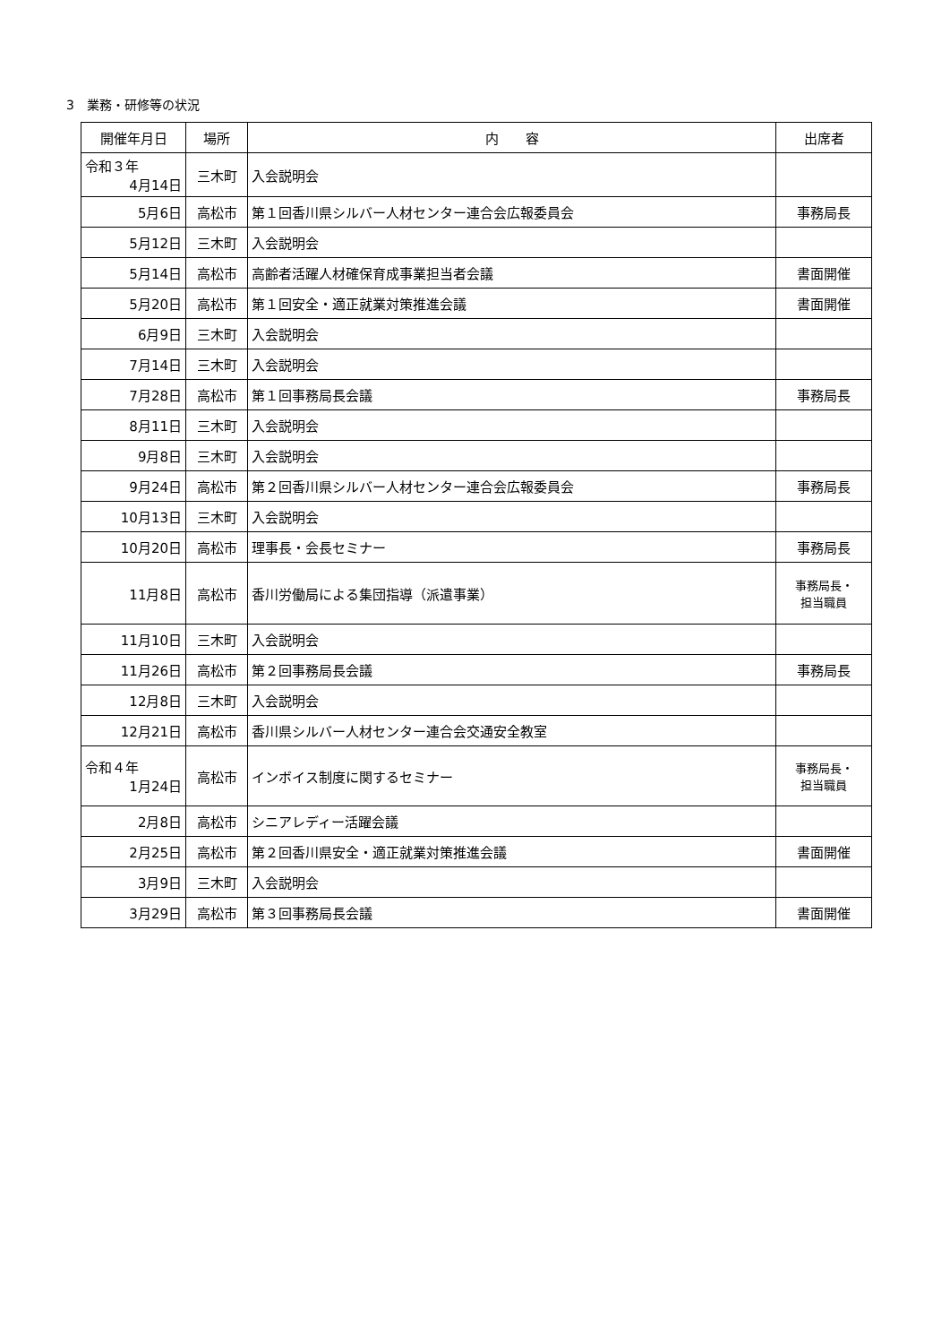3　業務・研修等の状況
| 開催年月日 | 場所 | 内 容 | 出席者 |
| --- | --- | --- | --- |
| 令和３年 4月14日 | 三木町 | 入会説明会 | |
| 5月6日 | 高松市 | 第１回香川県シルバー人材センター連合会広報委員会 | 事務局長 |
| 5月12日 | 三木町 | 入会説明会 | |
| 5月14日 | 高松市 | 高齢者活躍人材確保育成事業担当者会議 | 書面開催 |
| 5月20日 | 高松市 | 第１回安全・適正就業対策推進会議 | 書面開催 |
| 6月9日 | 三木町 | 入会説明会 | |
| 7月14日 | 三木町 | 入会説明会 | |
| 7月28日 | 高松市 | 第１回事務局長会議 | 事務局長 |
| 8月11日 | 三木町 | 入会説明会 | |
| 9月8日 | 三木町 | 入会説明会 | |
| 9月24日 | 高松市 | 第２回香川県シルバー人材センター連合会広報委員会 | 事務局長 |
| 10月13日 | 三木町 | 入会説明会 | |
| 10月20日 | 高松市 | 理事長・会長セミナー | 事務局長 |
| 11月8日 | 高松市 | 香川労働局による集団指導（派遣事業） | 事務局長・ 担当職員 |
| 11月10日 | 三木町 | 入会説明会 | |
| 11月26日 | 高松市 | 第２回事務局長会議 | 事務局長 |
| 12月8日 | 三木町 | 入会説明会 | |
| 12月21日 | 高松市 | 香川県シルバー人材センター連合会交通安全教室 | |
| 令和４年 1月24日 | 高松市 | インボイス制度に関するセミナー | 事務局長・ 担当職員 |
| 2月8日 | 高松市 | シニアレディー活躍会議 | |
| 2月25日 | 高松市 | 第２回香川県安全・適正就業対策推進会議 | 書面開催 |
| 3月9日 | 三木町 | 入会説明会 | |
| 3月29日 | 高松市 | 第３回事務局長会議 | 書面開催 |